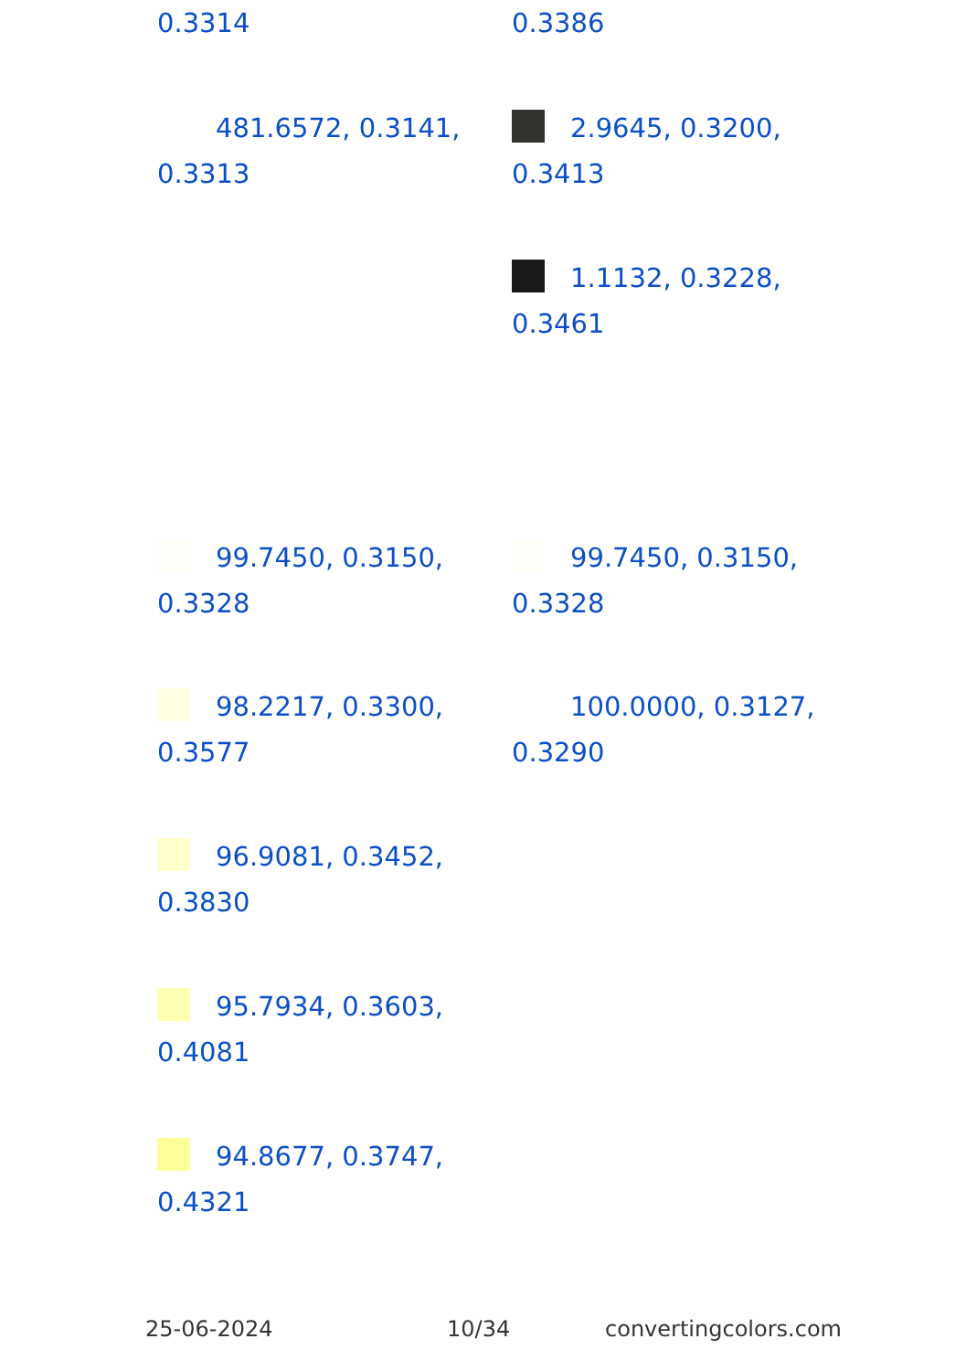0.3314
481.6572, 0.3141, 0.3313
99.7450, 0.3150, 0.3328
98.2217, 0.3300, 0.3577
96.9081, 0.3452, 0.3830
95.7934, 0.3603, 0.4081
94.8677, 0.3747, 0.4321
0.3386
2.9645, 0.3200, 0.3413
1.1132, 0.3228, 0.3461
99.7450, 0.3150, 0.3328
100.0000, 0.3127, 0.3290
25-06-2024 10/34 convertingcolors.com